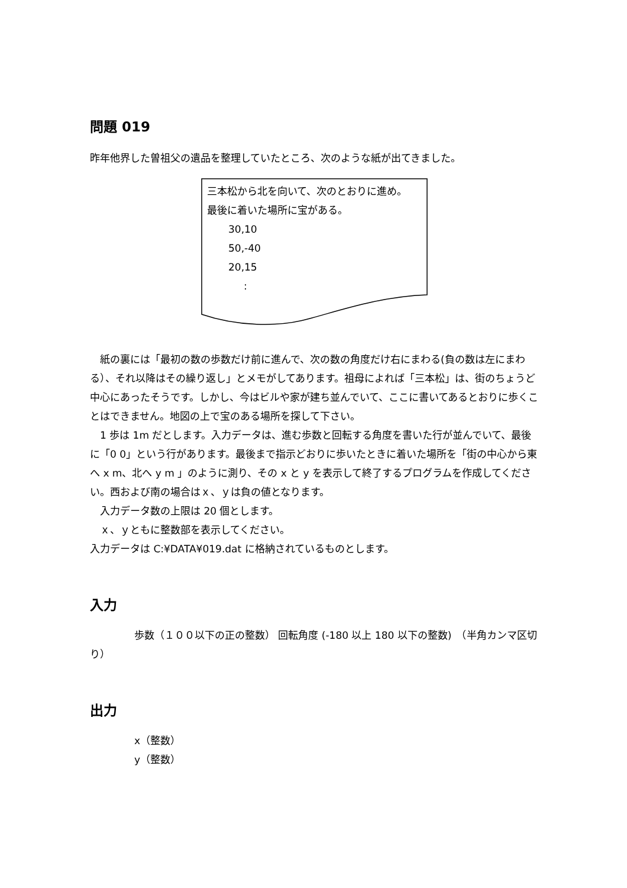問題 019
昨年他界した曽祖父の遺品を整理していたところ、次のような紙が出てきました。
三本松から北を向いて、次のとおりに進め。
最後に着いた場所に宝がある。
30,10
50,-40
20,15
:
　紙の裏には「最初の数の歩数だけ前に進んで、次の数の角度だけ右にまわる(負の数は左にまわる）、それ以降はその繰り返し」とメモがしてあります。祖母によれば「三本松」は、街のちょうど中心にあったそうです。しかし、今はビルや家が建ち並んでいて、ここに書いてあるとおりに歩くことはできません。地図の上で宝のある場所を探して下さい。
　1 歩は 1m だとします。入力データは、進む歩数と回転する角度を書いた行が並んでいて、最後に「0 0」という行があります。最後まで指示どおりに歩いたときに着いた場所を「街の中心から東へ x m、北へ y m 」のように測り、その x と y を表示して終了するプログラムを作成してください。西および南の場合はｘ、ｙは負の値となります。
　入力データ数の上限は 20 個とします。
　ｘ、ｙともに整数部を表示してください。
入力データは C:¥DATA¥019.dat に格納されているものとします。
入力
歩数（１００以下の正の整数） 回転角度 (-180 以上 180 以下の整数)　（半角カンマ区切り）
出力
x（整数）
y（整数）